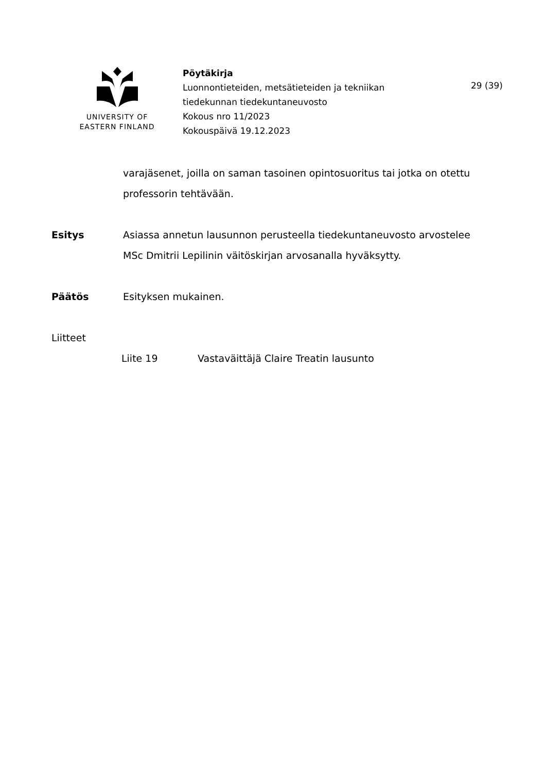UNIVERSITY OF
EASTERN FINLAND
Pöytäkirja
Luonnontieteiden, metsätieteiden ja tekniikan tiedekunnan tiedekuntaneuvosto
Kokous nro 11/2023
Kokouspäivä 19.12.2023
29 (39)
varajäsenet, joilla on saman tasoinen opintosuoritus tai jotka on otettu professorin tehtävään.
Esitys Asiassa annetun lausunnon perusteella tiedekuntaneuvosto arvostelee MSc Dmitrii Lepilinin väitöskirjan arvosanalla hyväksytty.
Päätös Esityksen mukainen.
Liitteet
Liite 19 Vastaväittäjä Claire Treatin lausunto